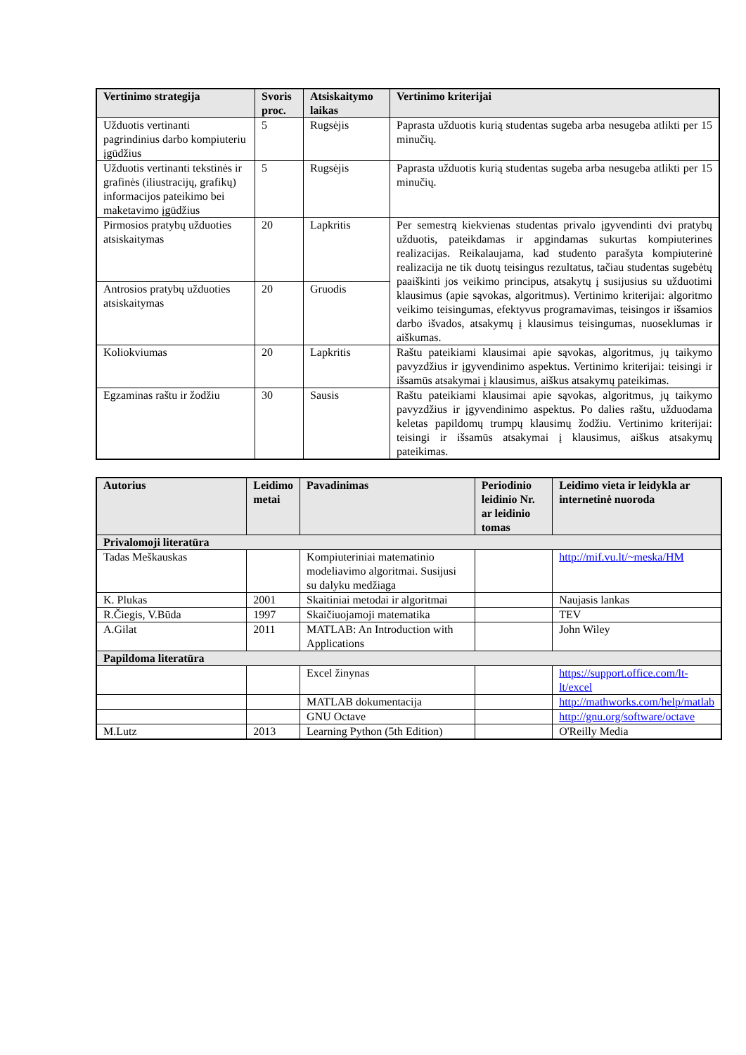| Vertinimo strategija | Svoris proc. | Atsiskaitymo laikas | Vertinimo kriterijai |
| --- | --- | --- | --- |
| Užduotis vertinanti pagrindinius darbo kompiuteriu įgūdžius | 5 | Rugsėjis | Paprasta užduotis kurią studentas sugeba arba nesugeba atlikti per 15 minučių. |
| Užduotis vertinanti tekstinės ir grafinės (iliustracijų, grafikų) informacijos pateikimo bei maketavimo įgūdžius | 5 | Rugsėjis | Paprasta užduotis kurią studentas sugeba arba nesugeba atlikti per 15 minučių. |
| Pirmosios pratybų užduoties atsiskaitymas | 20 | Lapkritis | Per semestrą kiekvienas studentas privalo įgyvendinti dvi pratybų užduotis, pateikdamas ir apgindamas sukurtas kompiuterines realizacijas. Reikalaujama, kad studento parašyta kompiuterinė realizacija ne tik duotų teisingus rezultatus, tačiau studentas sugebėtų paaiškinti jos veikimo principus, atsakytų į susijusius su užduotimi klausimus (apie sąvokas, algoritmus). Vertinimo kriterijai: algoritmo veikimo teisingumas, efektyvus programavimas, teisingos ir išsamios darbo išvados, atsakymų į klausimus teisingumas, nuoseklumas ir aiškumas. |
| Antrosios pratybų užduoties atsiskaitymas | 20 | Gruodis | |
| Koliokviumas | 20 | Lapkritis | Raštu pateikiami klausimai apie sąvokas, algoritmus, jų taikymo pavyzdžius ir įgyvendinimo aspektus. Vertinimo kriterijai: teisingi ir išsamūs atsakymai į klausimus, aiškus atsakymų pateikimas. |
| Egzaminas raštu ir žodžiu | 30 | Sausis | Raštu pateikiami klausimai apie sąvokas, algoritmus, jų taikymo pavyzdžius ir įgyvendinimo aspektus. Po dalies raštu, užduodama keletas papildomų trumpų klausimų žodžiu. Vertinimo kriterijai: teisingi ir išsamūs atsakymai į klausimus, aiškus atsakymų pateikimas. |
| Autorius | Leidimo metai | Pavadinimas | Periodinio leidinio Nr. ar leidinio tomas | Leidimo vieta ir leidykla ar internetinė nuoroda |
| --- | --- | --- | --- | --- |
| Privalomoji literatūra | | | | |
| Tadas Meškauskas | | Kompiuteriniai matematinio modeliavimo algoritmai. Susijusi su dalyku medžiaga | | http://mif.vu.lt/~meska/HM |
| K. Plukas | 2001 | Skaitiniai metodai ir algoritmai | | Naujasis lankas |
| R.Čiegis, V.Būda | 1997 | Skaičiuojamoji matematika | | TEV |
| A.Gilat | 2011 | MATLAB: An Introduction with Applications | | John Wiley |
| Papildoma literatūra | | | | |
| | | Excel žinynas | | https://support.office.com/lt-lt/excel |
| | | MATLAB dokumentacija | | http://mathworks.com/help/matlab |
| | | GNU Octave | | http://gnu.org/software/octave |
| M.Lutz | 2013 | Learning Python (5th Edition) | | O'Reilly Media |